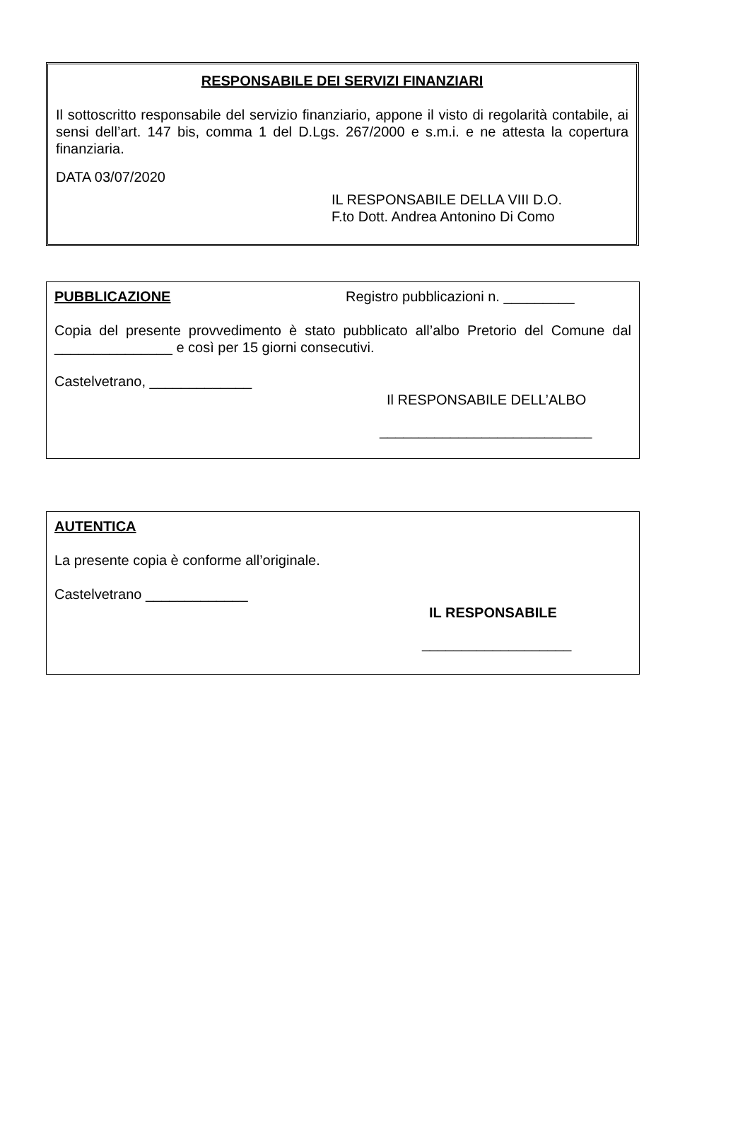RESPONSABILE DEI SERVIZI FINANZIARI
Il sottoscritto responsabile del servizio finanziario, appone il visto di regolarità contabile, ai sensi dell’art. 147 bis, comma 1 del D.Lgs. 267/2000 e s.m.i. e ne attesta la copertura finanziaria.
DATA 03/07/2020
IL RESPONSABILE DELLA VIII D.O.
F.to Dott. Andrea Antonino Di Como
PUBBLICAZIONE Registro pubblicazioni n. _________
Copia del presente provvedimento è stato pubblicato all’albo Pretorio del Comune dal _______________ e così per 15 giorni consecutivi.
Castelvetrano, _____________
Il RESPONSABILE DELL’ALBO
___________________________
AUTENTICA
La presente copia è conforme all’originale.
Castelvetrano _____________
IL RESPONSABILE
___________________